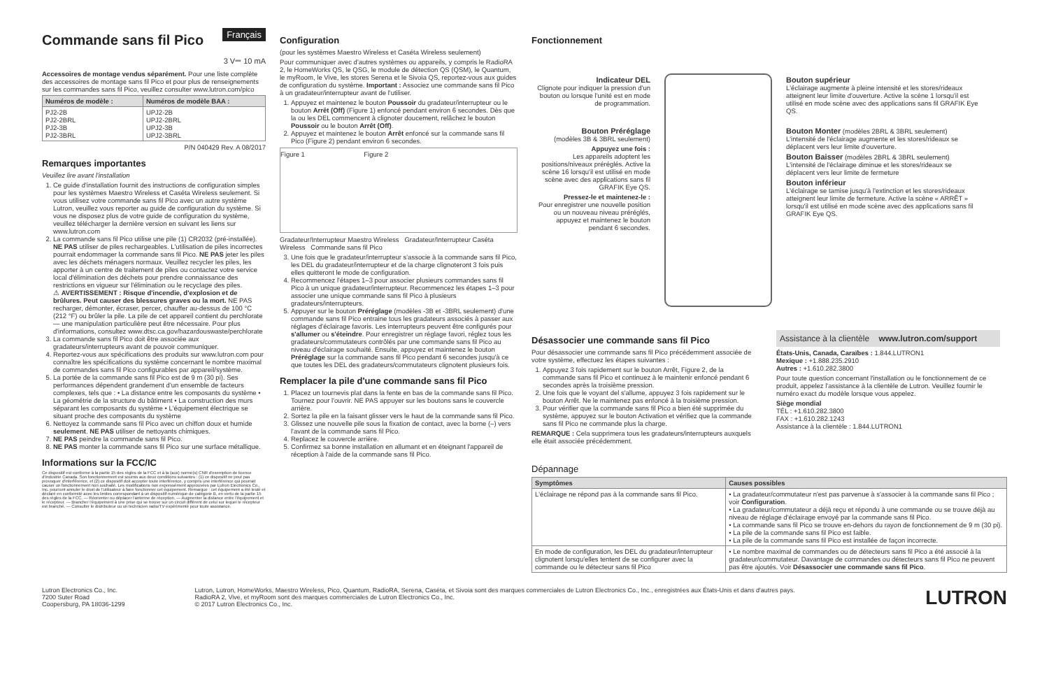Français
Commande sans fil Pico
3 V⎓ 10 mA
Accessoires de montage vendus séparément. Pour une liste complète des accessoires de montage sans fil Pico et pour plus de renseignements sur les commandes sans fil Pico, veuillez consulter www.lutron.com/pico
| Numéros de modèle : | Numéros de modèle BAA : |
| --- | --- |
| PJ2-2B PJ2-2BRL PJ2-3B PJ2-3BRL | UPJ2-2B UPJ2-2BRL UPJ2-3B UPJ2-3BRL |
P/N 040429 Rev. A 08/2017
Remarques importantes
Veuillez lire avant l'installation
1. Ce guide d'installation fournit des instructions de configuration simples pour les systèmes Maestro Wireless et Caséta Wireless seulement. Si vous utilisez votre commande sans fil Pico avec un autre système Lutron, veuillez vous reporter au guide de configuration du système. Si vous ne disposez plus de votre guide de configuration du système, veuillez télécharger la dernière version en suivant les liens sur www.lutron.com
2. La commande sans fil Pico utilise une pile (1) CR2032 (pré-installée). NE PAS utiliser de piles rechargeables. L'utilisation de piles incorrectes pourrait endommager la commande sans fil Pico. NE PAS jeter les piles avec les déchets ménagers normaux. Veuillez recycler les piles, les apporter à un centre de traitement de piles ou contactez votre service local d'élimination des déchets pour prendre connaissance des restrictions en vigueur sur l'élimination ou le recyclage des piles.
⚠ AVERTISSEMENT : Risque d'incendie, d'explosion et de brûlures. Peut causer des blessures graves ou la mort. NE PAS recharger, démonter, écraser, percer, chauffer au-dessus de 100 °C (212 °F) ou brûler la pile. La pile de cet appareil contient du perchlorate — une manipulation particulière peut être nécessaire. Pour plus d'informations, consultez www.dtsc.ca.gov/hazardouswaste/perchlorate
3. La commande sans fil Pico doit être associée aux gradateurs/interrupteurs avant de pouvoir communiquer.
4. Reportez-vous aux spécifications des produits sur www.lutron.com pour connaître les spécifications du système concernant le nombre maximal de commandes sans fil Pico configurables par appareil/système.
5. La portée de la commande sans fil Pico est de 9 m (30 pi). Ses performances dépendent grandement d'un ensemble de facteurs complexes, tels que : • La distance entre les composants du système • La géométrie de la structure du bâtiment • La construction des murs séparant les composants du système • L'équipement électrique se situant proche des composants du système
6. Nettoyez la commande sans fil Pico avec un chiffon doux et humide seulement. NE PAS utiliser de nettoyants chimiques.
7. NE PAS peindre la commande sans fil Pico.
8. NE PAS monter la commande sans fil Pico sur une surface métallique.
Informations sur la FCC/IC
Ce dispositif est conforme à la partie 15 des règles de la FCC et à la (aux) norme(s) CNR d'exemption de licence d'Industrie Canada. Son fonctionnement est soumis aux deux conditions suivantes : (1) ce dispositif ne peut pas provoquer d'interférence, et (2) ce dispositif doit accepter toute interférence, y compris une interférence qui pourrait causer un fonctionnement non souhaité. Les modifications non expressément approuvées par Lutron Electronics Co., Inc. pourront annuler le droit de l'utilisateur à faire fonctionner cet équipement. Remarque : cet équipement a été testé et déclaré en conformité avec les limites correspondant à un dispositif numérique de catégorie B, en vertu de la partie 15 des règles de la FCC. — Réorienter ou déplacer l'antenne de réception. — Augmenter la distance entre l'équipement et le récepteur. — Brancher l'équipement à une prise qui se trouve sur un circuit différent de celui sur lequel le récepteur est branché. — Consulter le distributeur ou un technicien radio/TV expérimenté pour toute assistance.
Configuration
(pour les systèmes Maestro Wireless et Caséta Wireless seulement)
Pour communiquer avec d'autres systèmes ou appareils, y compris le RadioRA 2, le HomeWorks QS, le QSG, le module de détection QS (QSM), le Quantum, le myRoom, le Vive, les stores Serena et le Sivoia QS, reportez-vous aux guides de configuration du système. Important : Associez une commande sans fil Pico à un gradateur/interrupteur avant de l'utiliser.
1. Appuyez et maintenez le bouton Poussoir du gradateur/interrupteur ou le bouton Arrêt (Off) (Figure 1) enfoncé pendant environ 6 secondes. Dès que la ou les DEL commencent à clignoter doucement, relâchez le bouton Poussoir ou le bouton Arrêt (Off).
2. Appuyez et maintenez le bouton Arrêt enfoncé sur la commande sans fil Pico (Figure 2) pendant environ 6 secondes.
Figure 1 Figure 2
Gradateur/Interrupteur Maestro Wireless Gradateur/Interrupteur Caséta Wireless Commande sans fil Pico
3. Une fois que le gradateur/interrupteur s'associe à la commande sans fil Pico, les DEL du gradateur/interrupteur et de la charge clignoteront 3 fois puis elles quitteront le mode de configuration.
4. Recommencez l'étapes 1–3 pour associer plusieurs commandes sans fil Pico à un unique gradateur/interrupteur. Recommencez les étapes 1–3 pour associer une unique commande sans fil Pico à plusieurs gradateurs/interrupteurs.
5. Appuyer sur le bouton Préréglage (modèles -3B et -3BRL seulement) d'une commande sans fil Pico entraine tous les gradateurs associés à passer aux réglages d'éclairage favoris. Les interrupteurs peuvent être configurés pour s'allumer ou s'éteindre. Pour enregistrer un réglage favori, réglez tous les gradateurs/commutateurs contrôlés par une commande sans fil Pico au niveau d'éclairage souhaité. Ensuite, appuyez et maintenez le bouton Préréglage sur la commande sans fil Pico pendant 6 secondes jusqu'à ce que toutes les DEL des gradateurs/commutateurs clignotent plusieurs fois.
Remplacer la pile d'une commande sans fil Pico
1. Placez un tournevis plat dans la fente en bas de la commande sans fil Pico. Tournez pour l'ouvrir. NE PAS appuyer sur les boutons sans le couvercle arrière.
2. Sortez la pile en la faisant glisser vers le haut de la commande sans fil Pico.
3. Glissez une nouvelle pile sous la fixation de contact, avec la borne (–) vers l'avant de la commande sans fil Pico.
4. Replacez le couvercle arrière.
5. Confirmez sa bonne installation en allumant et en éteignant l'appareil de réception à l'aide de la commande sans fil Pico.
Fonctionnement
Indicateur DEL
Clignote pour indiquer la pression d'un bouton ou lorsque l'unité est en mode de programmation.
Bouton Préréglage
(modèles 3B & 3BRL seulement)
Appuyez une fois :
Les appareils adoptent les positions/niveaux préréglés. Active la scène 16 lorsqu'il est utilisé en mode scène avec des applications sans fil GRAFIK Eye QS.
Pressez-le et maintenez-le :
Pour enregistrer une nouvelle position ou un nouveau niveau préréglés, appuyez et maintenez le bouton pendant 6 secondes.
Bouton supérieur
L'éclairage augmente à pleine intensité et les stores/rideaux atteignent leur limite d'ouverture. Active la scène 1 lorsqu'il est utilisé en mode scène avec des applications sans fil GRAFIK Eye QS.
Bouton Monter (modèles 2BRL & 3BRL seulement)
L'intensité de l'éclairage augmente et les stores/rideaux se déplacent vers leur limite d'ouverture.
Bouton Baisser (modèles 2BRL & 3BRL seulement)
L'intensité de l'éclairage diminue et les stores/rideaux se déplacent vers leur limite de fermeture
Bouton inférieur
L'éclairage se tamise jusqu'à l'extinction et les stores/rideaux atteignent leur limite de fermeture. Active la scène « ARRÊT » lorsqu'il est utilisé en mode scène avec des applications sans fil GRAFIK Eye QS.
Désassocier une commande sans fil Pico
Pour désassocier une commande sans fil Pico précédemment associée de votre système, effectuez les étapes suivantes :
1. Appuyez 3 fois rapidement sur le bouton Arrêt, Figure 2, de la commande sans fil Pico et continuez à le maintenir enfoncé pendant 6 secondes après la troisième pression.
2. Une fois que le voyant del s'allume, appuyez 3 fois rapidement sur le bouton Arrêt. Ne le maintenez pas enfoncé à la troisième pression.
3. Pour vérifier que la commande sans fil Pico a bien été supprimée du système, appuyez sur le bouton Activation et vérifiez que la commande sans fil Pico ne commande plus la charge.
REMARQUE : Cela supprimera tous les gradateurs/interrupteurs auxquels elle était associée précédemment.
Assistance à la clientèle www.lutron.com/support
États-Unis, Canada, Caraïbes : 1.844.LUTRON1
Mexique : +1.888.235.2910
Autres : +1.610.282.3800
Pour toute question concernant l'installation ou le fonctionnement de ce produit, appelez l'assistance à la clientèle de Lutron. Veuillez fournir le numéro exact du modèle lorsque vous appelez.
Siège mondial
TÉL : +1.610.282.3800
FAX : +1.610.282.1243
Assistance à la clientèle : 1.844.LUTRON1
Dépannage
| Symptômes | Causes possibles |
| --- | --- |
| L'éclairage ne répond pas à la commande sans fil Pico. | • La gradateur/commutateur n'est pas parvenue à s'associer à la commande sans fil Pico ; voir Configuration . • La gradateur/commutateur a déjà reçu et répondu à une commande ou se trouve déjà au niveau de réglage d'éclairage envoyé par la commande sans fil Pico. • La commande sans fil Pico se trouve en-dehors du rayon de fonctionnement de 9 m (30 pi). • La pile de la commande sans fil Pico est faible. • La pile de la commande sans fil Pico est installée de façon incorrecte. |
| En mode de configuration, les DEL du gradateur/interrupteur clignotent lorsqu'elles tentent de se configurer avec la commande ou le détecteur sans fil Pico | • Le nombre maximal de commandes ou de détecteurs sans fil Pico a été associé à la gradateur/commutateur. Davantage de commandes ou détecteurs sans fil Pico ne peuvent pas être ajoutés. Voir Désassocier une commande sans fil Pico . |
Lutron Electronics Co., Inc.
7200 Suter Road
Coopersburg, PA 18036-1299
Lutron, Lutron, HomeWorks, Maestro Wireless, Pico, Quantum, RadioRA, Serena, Caséta, et Sivoia sont des marques commerciales de Lutron Electronics Co., Inc., enregistrées aux États-Unis et dans d'autres pays.
RadioRA 2, Vive, et myRoom sont des marques commerciales de Lutron Electronics Co., Inc.
© 2017 Lutron Electronics Co., Inc.
LUTRON